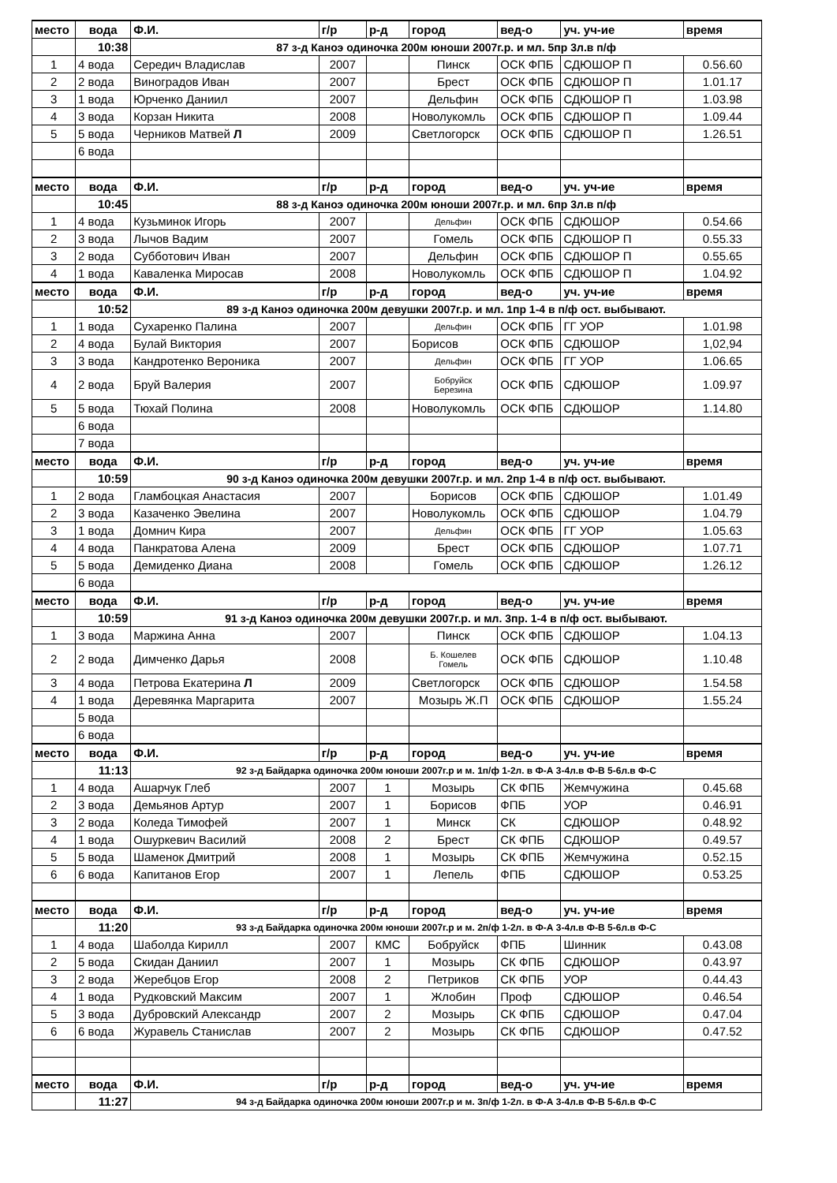| место | вода | Ф.И. | г/р | р-д | город | вед-о | уч. уч-ие | время |
| --- | --- | --- | --- | --- | --- | --- | --- | --- |
| | 10:38 | 87 з-д Каноэ одиночка 200м юноши 2007г.р. и мл. 5пр 3л.в п/ф | | | | | | |
| 1 | 4 вода | Середич Владислав | 2007 | | Пинск | ОСК ФПБ | СДЮШОР П | 0.56.60 |
| 2 | 2 вода | Виноградов Иван | 2007 | | Брест | ОСК ФПБ | СДЮШОР П | 1.01.17 |
| 3 | 1 вода | Юрченко Даниил | 2007 | | Дельфин | ОСК ФПБ | СДЮШОР П | 1.03.98 |
| 4 | 3 вода | Корзан Никита | 2008 | | Новолукомль | ОСК ФПБ | СДЮШОР П | 1.09.44 |
| 5 | 5 вода | Черников Матвей Л | 2009 | | Светлогорск | ОСК ФПБ | СДЮШОР П | 1.26.51 |
| | 6 вода | | | | | | | |
| место | вода | Ф.И. | г/р | р-д | город | вед-о | уч. уч-ие | время |
| | 10:45 | 88 з-д Каноэ одиночка 200м юноши 2007г.р. и мл. 6пр 3л.в п/ф | | | | | | |
| 1 | 4 вода | Кузьминок Игорь | 2007 | | Дельфин | ОСК ФПБ | СДЮШОР | 0.54.66 |
| 2 | 3 вода | Лычов Вадим | 2007 | | Гомель | ОСК ФПБ | СДЮШОР П | 0.55.33 |
| 3 | 2 вода | Субботович Иван | 2007 | | Дельфин | ОСК ФПБ | СДЮШОР П | 0.55.65 |
| 4 | 1 вода | Каваленка Миросав | 2008 | | Новолукомль | ОСК ФПБ | СДЮШОР П | 1.04.92 |
| место | вода | Ф.И. | г/р | р-д | город | вед-о | уч. уч-ие | время |
| | 10:52 | 89 з-д Каноэ одиночка 200м девушки 2007г.р. и мл. 1пр 1-4 в п/ф ост. выбывают. | | | | | | |
| 1 | 1 вода | Сухаренко Палина | 2007 | | Дельфин | ОСК ФПБ | ГГ УОР | 1.01.98 |
| 2 | 4 вода | Булай Виктория | 2007 | | Борисов | ОСК ФПБ | СДЮШОР | 1,02,94 |
| 3 | 3 вода | Кандротенко Вероника | 2007 | | Дельфин | ОСК ФПБ | ГГ УОР | 1.06.65 |
| 4 | 2 вода | Бруй Валерия | 2007 | | Бобруйск Березина | ОСК ФПБ | СДЮШОР | 1.09.97 |
| 5 | 5 вода | Тюхай Полина | 2008 | | Новолукомль | ОСК ФПБ | СДЮШОР | 1.14.80 |
| | 6 вода | | | | | | | |
| | 7 вода | | | | | | | |
| место | вода | Ф.И. | г/р | р-д | город | вед-о | уч. уч-ие | время |
| | 10:59 | 90 з-д Каноэ одиночка 200м девушки 2007г.р. и мл. 2пр 1-4 в п/ф ост. выбывают. | | | | | | |
| 1 | 2 вода | Гламбоцкая Анастасия | 2007 | | Борисов | ОСК ФПБ | СДЮШОР | 1.01.49 |
| 2 | 3 вода | Казаченко Эвелина | 2007 | | Новолукомль | ОСК ФПБ | СДЮШОР | 1.04.79 |
| 3 | 1 вода | Домнич Кира | 2007 | | Дельфин | ОСК ФПБ | ГГ УОР | 1.05.63 |
| 4 | 4 вода | Панкратова Алена | 2009 | | Брест | ОСК ФПБ | СДЮШОР | 1.07.71 |
| 5 | 5 вода | Демиденко Диана | 2008 | | Гомель | ОСК ФПБ | СДЮШОР | 1.26.12 |
| | 6 вода | | | | | | | |
| место | вода | Ф.И. | г/р | р-д | город | вед-о | уч. уч-ие | время |
| | 10:59 | 91 з-д Каноэ одиночка 200м девушки 2007г.р. и мл. 3пр. 1-4 в п/ф ост. выбывают. | | | | | | |
| 1 | 3 вода | Маржина Анна | 2007 | | Пинск | ОСК ФПБ | СДЮШОР | 1.04.13 |
| 2 | 2 вода | Димченко Дарья | 2008 | | Б. Кошелев Гомель | ОСК ФПБ | СДЮШОР | 1.10.48 |
| 3 | 4 вода | Петрова Екатерина Л | 2009 | | Светлогорск | ОСК ФПБ | СДЮШОР | 1.54.58 |
| 4 | 1 вода | Деревянка Маргарита | 2007 | | Мозырь Ж.П | ОСК ФПБ | СДЮШОР | 1.55.24 |
| | 5 вода | | | | | | | |
| | 6 вода | | | | | | | |
| место | вода | Ф.И. | г/р | р-д | город | вед-о | уч. уч-ие | время |
| | 11:13 | 92 з-д Байдарка одиночка 200м юноши 2007г.р и м. 1п/ф 1-2л. в Ф-А 3-4л.в Ф-В 5-6л.в Ф-С | | | | | | |
| 1 | 4 вода | Ашарчук Глеб | 2007 | 1 | Мозырь | СК ФПБ | Жемчужина | 0.45.68 |
| 2 | 3 вода | Демьянов Артур | 2007 | 1 | Борисов | ФПБ | УОР | 0.46.91 |
| 3 | 2 вода | Коледа Тимофей | 2007 | 1 | Минск | СК | СДЮШОР | 0.48.92 |
| 4 | 1 вода | Ошуркевич Василий | 2008 | 2 | Брест | СК ФПБ | СДЮШОР | 0.49.57 |
| 5 | 5 вода | Шаменок Дмитрий | 2008 | 1 | Мозырь | СК ФПБ | Жемчужина | 0.52.15 |
| 6 | 6 вода | Капитанов Егор | 2007 | 1 | Лепель | ФПБ | СДЮШОР | 0.53.25 |
| место | вода | Ф.И. | г/р | р-д | город | вед-о | уч. уч-ие | время |
| | 11:20 | 93 з-д Байдарка одиночка 200м юноши 2007г.р и м. 2п/ф 1-2л. в Ф-А 3-4л.в Ф-В 5-6л.в Ф-С | | | | | | |
| 1 | 4 вода | Шаболда Кирилл | 2007 | КМС | Бобруйск | ФПБ | Шинник | 0.43.08 |
| 2 | 5 вода | Скидан Даниил | 2007 | 1 | Мозырь | СК ФПБ | СДЮШОР | 0.43.97 |
| 3 | 2 вода | Жеребцов Егор | 2008 | 2 | Петриков | СК ФПБ | УОР | 0.44.43 |
| 4 | 1 вода | Рудковский Максим | 2007 | 1 | Жлобин | Проф | СДЮШОР | 0.46.54 |
| 5 | 3 вода | Дубровский Александр | 2007 | 2 | Мозырь | СК ФПБ | СДЮШОР | 0.47.04 |
| 6 | 6 вода | Журавель Станислав | 2007 | 2 | Мозырь | СК ФПБ | СДЮШОР | 0.47.52 |
| место | вода | Ф.И. | г/р | р-д | город | вед-о | уч. уч-ие | время |
| | 11:27 | 94 з-д Байдарка одиночка 200м юноши 2007г.р и м. 3п/ф 1-2л. в Ф-А 3-4л.в Ф-В 5-6л.в Ф-С | | | | | | |